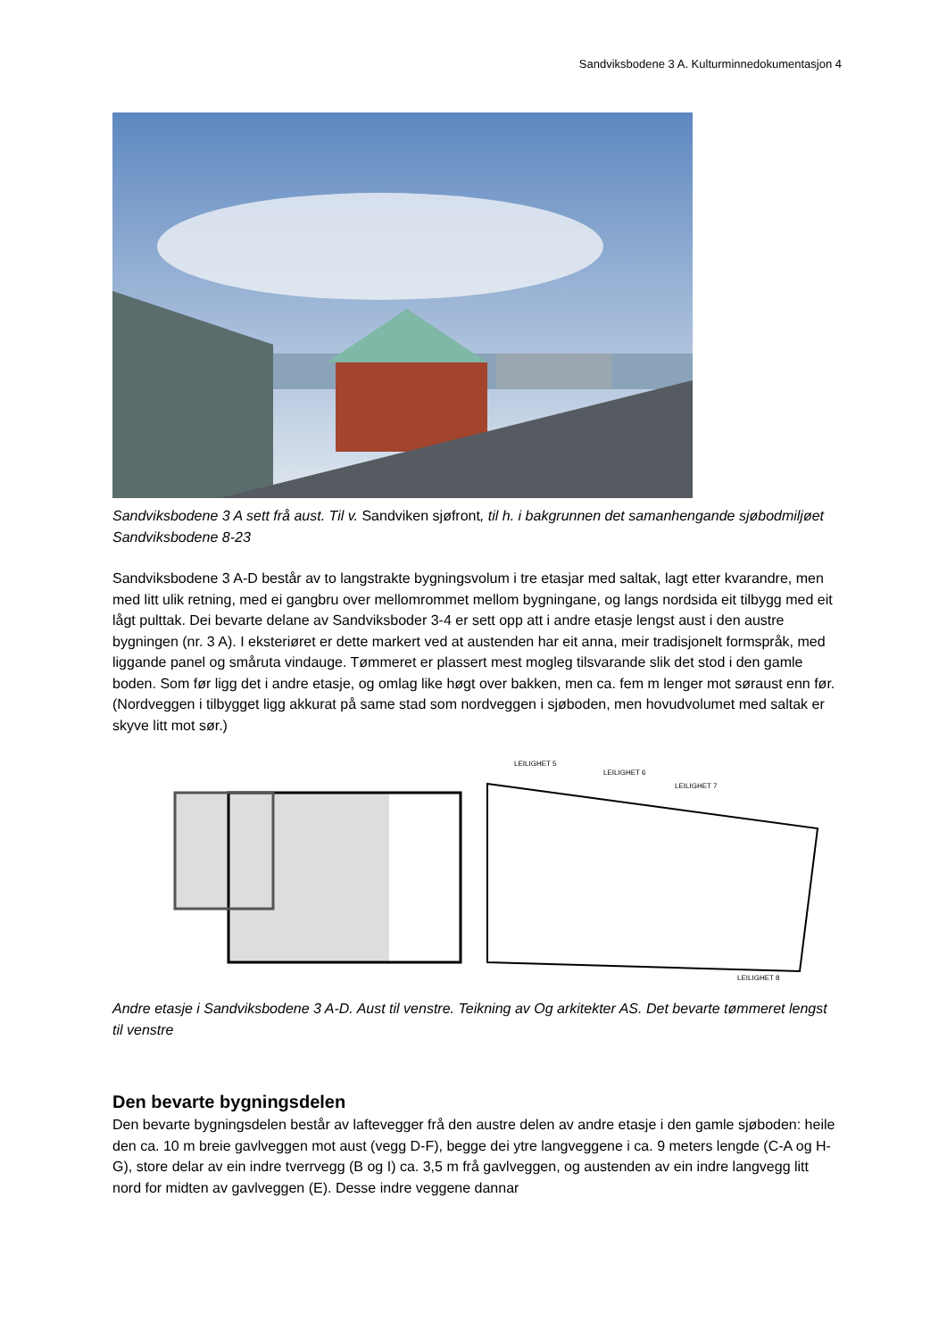Sandviksbodene 3 A. Kulturminnedokumentasjon 4
Sandviksbodene 3 A sett frå aust. Til v. Sandviken sjøfront, til h. i bakgrunnen det samanhengande sjøbodmiljøet Sandviksbodene 8-23
Sandviksbodene 3 A-D består av to langstrakte bygningsvolum i tre etasjar med saltak, lagt etter kvarandre, men med litt ulik retning, med ei gangbru over mellomrommet mellom bygningane, og langs nordsida eit tilbygg med eit lågt pulttak. Dei bevarte delane av Sandviksboder 3-4 er sett opp att i andre etasje lengst aust i den austre bygningen (nr. 3 A). I eksteriøret er dette markert ved at austenden har eit anna, meir tradisjonelt formspråk, med liggande panel og småruta vindauge. Tømmeret er plassert mest mogleg tilsvarande slik det stod i den gamle boden. Som før ligg det i andre etasje, og omlag like høgt over bakken, men ca. fem m lenger mot søraust enn før. (Nordveggen i tilbygget ligg akkurat på same stad som nordveggen i sjøboden, men hovudvolumet med saltak er skyve litt mot sør.)
LEILIGHET 5
LEILIGHET 6
LEILIGHET 7
LEILIGHET 8
Andre etasje i Sandviksbodene 3 A-D. Aust til venstre. Teikning av Og arkitekter AS. Det bevarte tømmeret lengst til venstre
Den bevarte bygningsdelen
Den bevarte bygningsdelen består av laftevegger frå den austre delen av andre etasje i den gamle sjøboden: heile den ca. 10 m breie gavlveggen mot aust (vegg D-F), begge dei ytre langveggene i ca. 9 meters lengde (C-A og H-G), store delar av ein indre tverrvegg (B og I) ca. 3,5 m frå gavlveggen, og austenden av ein indre langvegg litt nord for midten av gavlveggen (E). Desse indre veggene dannar